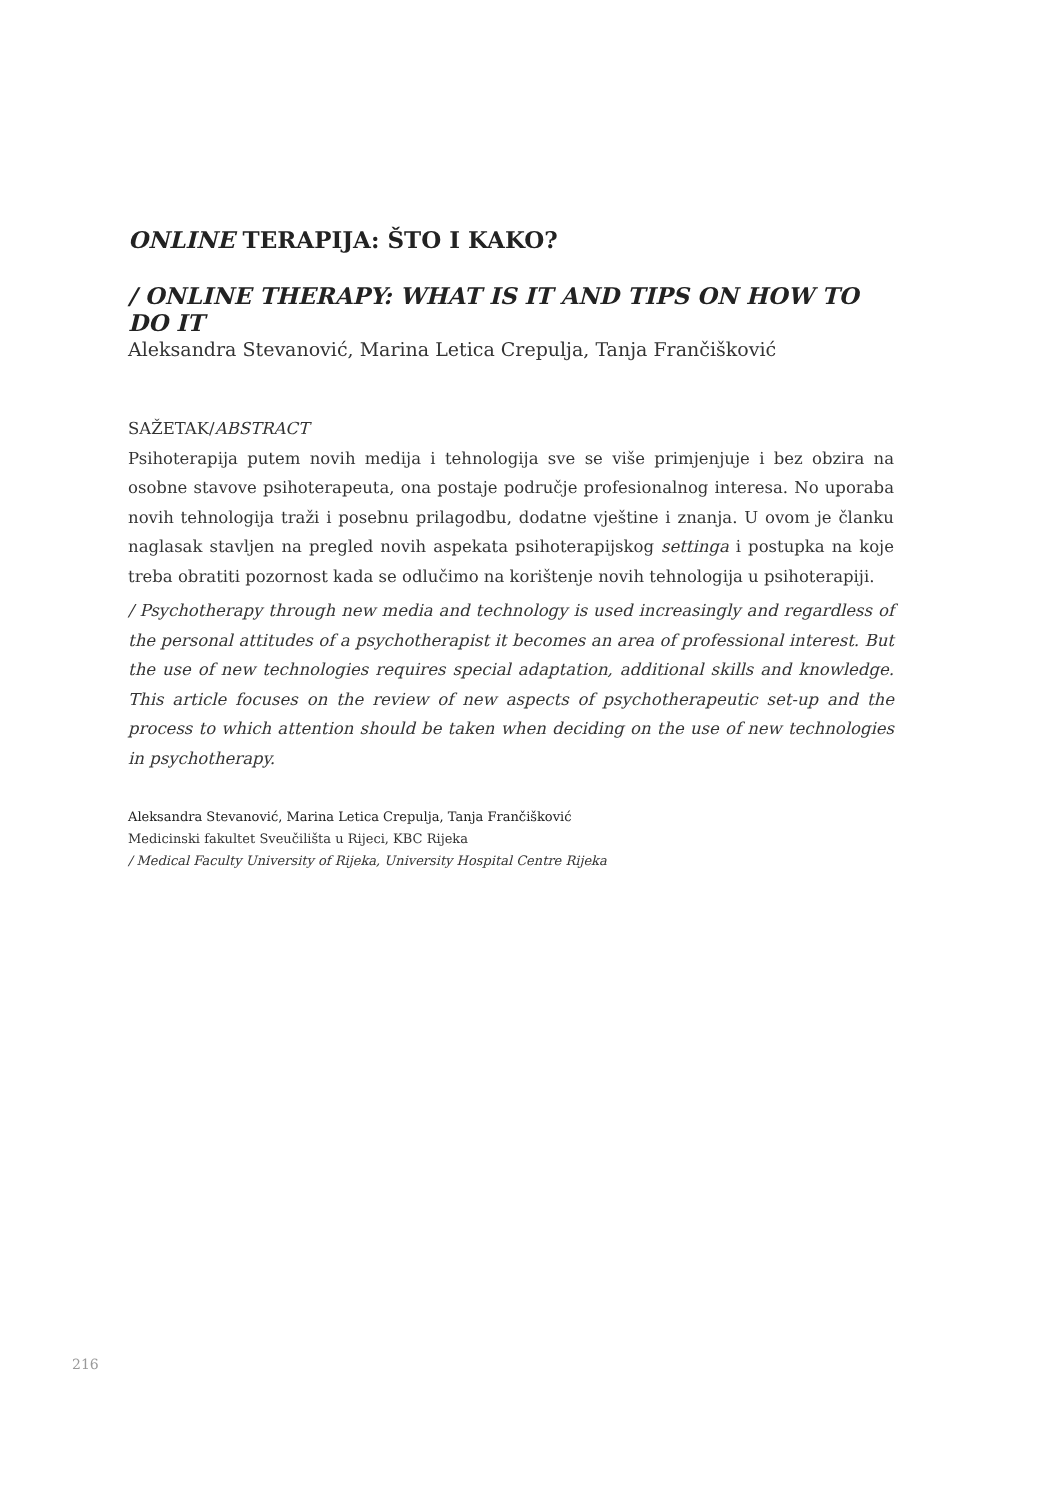ONLINE TERAPIJA: ŠTO I KAKO?
/ ONLINE THERAPY: WHAT IS IT AND TIPS ON HOW TO DO IT
Aleksandra Stevanović, Marina Letica Crepulja, Tanja Frančišković
SAŽETAK/ABSTRACT
Psihoterapija putem novih medija i tehnologija sve se više primjenjuje i bez obzira na osobne stavove psihoterapeuta, ona postaje područje profesionalnog interesa. No uporaba novih tehnologija traži i posebnu prilagodbu, dodatne vještine i znanja. U ovom je članku naglasak stavljen na pregled novih aspekata psihoterapijskog settinga i postupka na koje treba obratiti pozornost kada se odlučimo na korištenje novih tehnologija u psihoterapiji.
/ Psychotherapy through new media and technology is used increasingly and regardless of the personal attitudes of a psychotherapist it becomes an area of professional interest. But the use of new technologies requires special adaptation, additional skills and knowledge. This article focuses on the review of new aspects of psychotherapeutic set-up and the process to which attention should be taken when deciding on the use of new technologies in psychotherapy.
Aleksandra Stevanović, Marina Letica Crepulja, Tanja Frančišković
Medicinski fakultet Sveučilišta u Rijeci, KBC Rijeka
/ Medical Faculty University of Rijeka, University Hospital Centre Rijeka
216